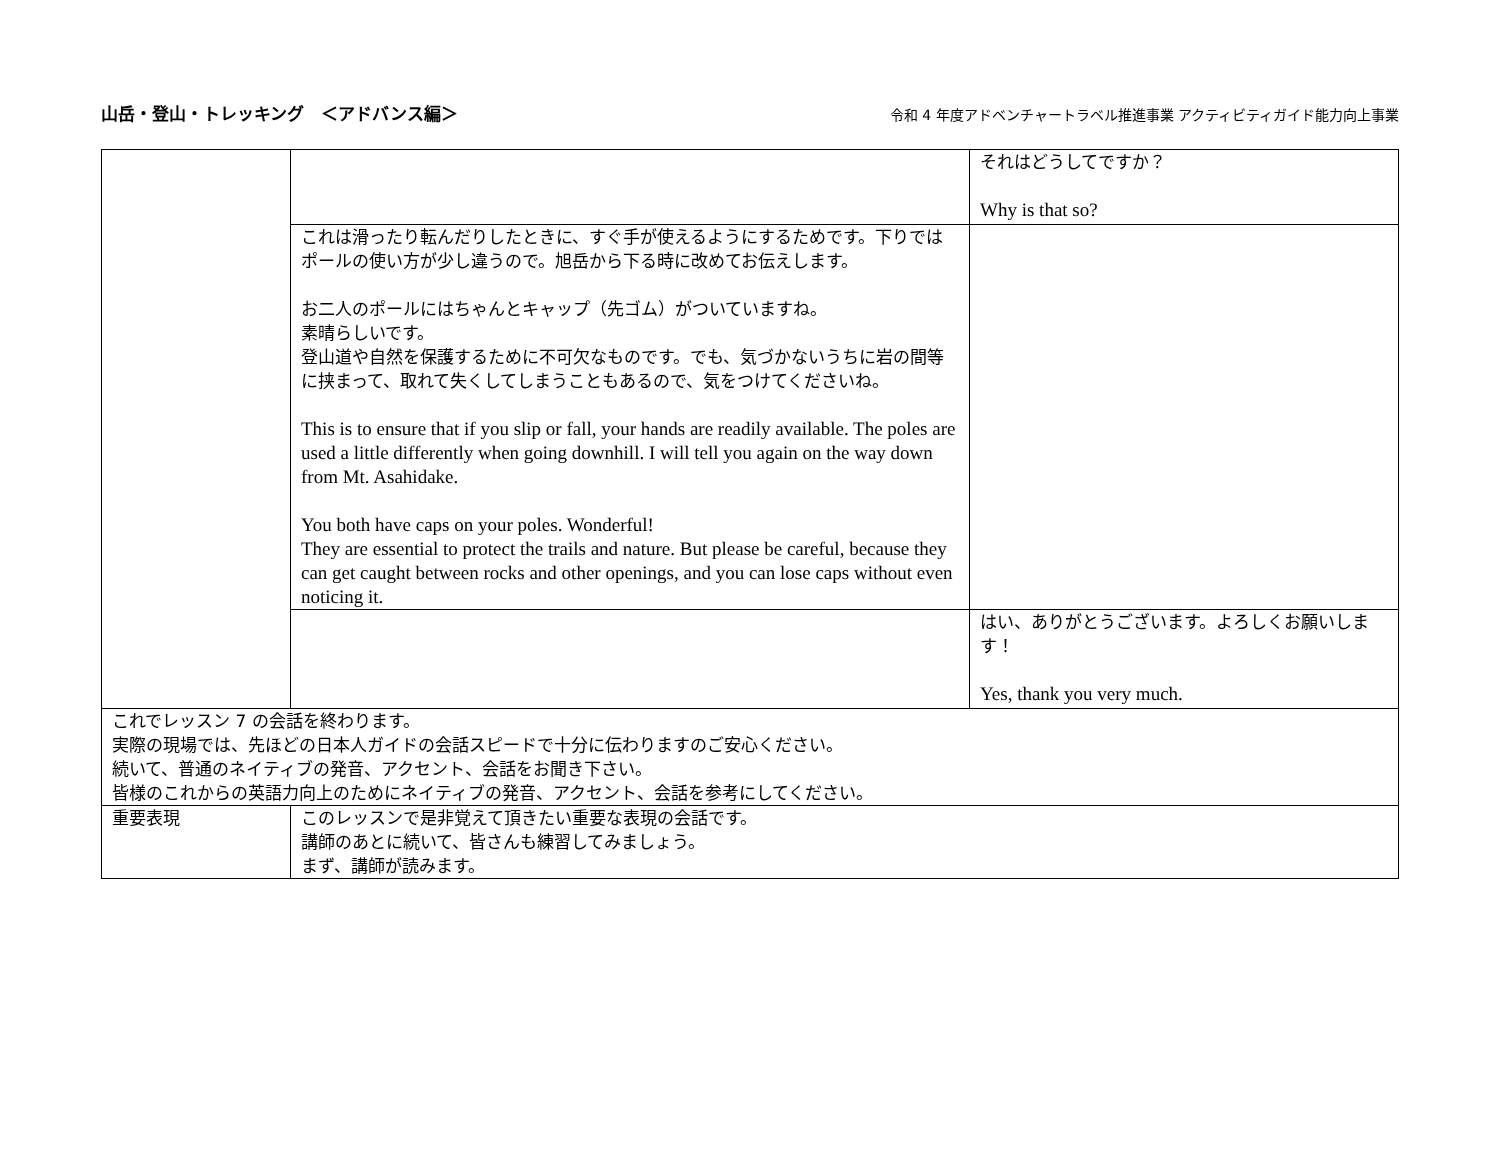山岳・登山・トレッキング　＜アドバンス編＞ 令和 4 年度アドベンチャートラベル推進事業 アクティビティガイド能力向上事業
| | | それはどうしてですか？ Why is that so? |
| | これは滑ったり転んだりしたときに、すぐ手が使えるようにするためです。下りではポールの使い方が少し違うので。旭岳から下る時に改めてお伝えします。 お二人のポールにはちゃんとキャップ（先ゴム）がついていますね。 素晴らしいです。 登山道や自然を保護するために不可欠なものです。でも、気づかないうちに岩の間等に挟まって、取れて失くしてしまうこともあるので、気をつけてくださいね。 This is to ensure that if you slip or fall, your hands are readily available. The poles are used a little differently when going downhill. I will tell you again on the way down from Mt. Asahidake. You both have caps on your poles. Wonderful! They are essential to protect the trails and nature. But please be careful, because they can get caught between rocks and other openings, and you can lose caps without even noticing it. | |
| | | はい、ありがとうございます。よろしくお願いします！ Yes, thank you very much. |
| これでレッスン 7 の会話を終わります。 実際の現場では、先ほどの日本人ガイドの会話スピードで十分に伝わりますのご安心ください。 続いて、普通のネイティブの発音、アクセント、会話をお聞き下さい。 皆様のこれからの英語力向上のためにネイティブの発音、アクセント、会話を参考にしてください。 | | |
| 重要表現 | このレッスンで是非覚えて頂きたい重要な表現の会話です。 講師のあとに続いて、皆さんも練習してみましょう。 まず、講師が読みます。 | |